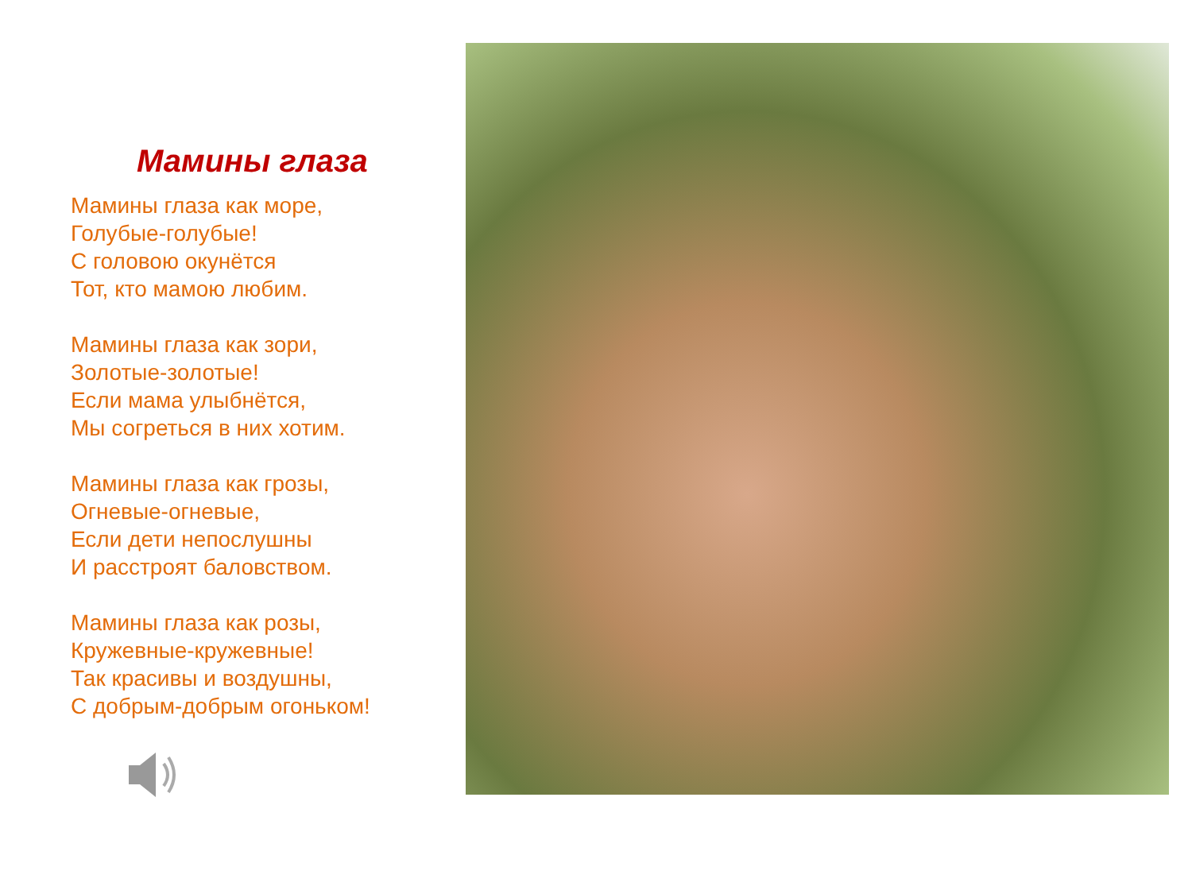Мамины глаза
Мамины глаза как море,
Голубые-голубые!
С головою окунётся
Тот, кто мамою любим.
Мамины глаза как зори,
Золотые-золотые!
Если мама улыбнётся,
Мы согреться в них хотим.
Мамины глаза как грозы,
Огневые-огневые,
Если дети непослушны
И расстроят баловством.
Мамины глаза как розы,
Кружевные-кружевные!
Так красивы и воздушны,
С добрым-добрым огоньком!